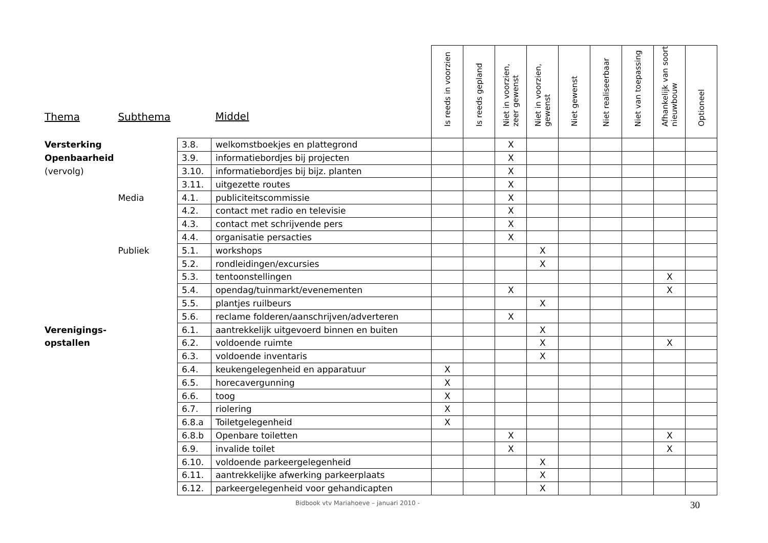| Thema | Subthema | | Middel | Is reeds in voorzien | Is reeds gepland | Niet in voorzien, zeer gewenst | Niet in voorzien, gewenst | Niet gewenst | Niet realiseerbaar | Niet van toepassing | Afhankelijk van soort nieuwbouw | Optioneel |
| --- | --- | --- | --- | --- | --- | --- | --- | --- | --- | --- | --- | --- |
| Versterking | | 3.8. | welkomstboekjes en plattegrond | | | X | | | | | | |
| Openbaarheid | | 3.9. | informatiebordjes bij projecten | | | X | | | | | | |
| (vervolg) | | 3.10. | informatiebordjes bij bijz. planten | | | X | | | | | | |
| | | 3.11. | uitgezette routes | | | X | | | | | | |
| | Media | 4.1. | publiciteitscommissie | | | X | | | | | | |
| | | 4.2. | contact met radio en televisie | | | X | | | | | | |
| | | 4.3. | contact met schrijvende pers | | | X | | | | | | |
| | | 4.4. | organisatie persacties | | | X | | | | | | |
| | Publiek | 5.1. | workshops | | | | X | | | | | |
| | | 5.2. | rondleidingen/excursies | | | | X | | | | | |
| | | 5.3. | tentoonstellingen | | | | | | | | X | |
| | | 5.4. | opendag/tuinmarkt/evenementen | | | X | | | | | X | |
| | | 5.5. | plantjes ruilbeurs | | | | X | | | | | |
| | | 5.6. | reclame folderen/aanschrijven/adverteren | | | X | | | | | | |
| Verenigings- | | 6.1. | aantrekkelijk uitgevoerd binnen en buiten | | | | X | | | | | |
| opstallen | | 6.2. | voldoende ruimte | | | | X | | | | X | |
| | | 6.3. | voldoende inventaris | | | | X | | | | | |
| | | 6.4. | keukengelegenheid en apparatuur | X | | | | | | | | |
| | | 6.5. | horecavergunning | X | | | | | | | | |
| | | 6.6. | toog | X | | | | | | | | |
| | | 6.7. | riolering | X | | | | | | | | |
| | | 6.8.a | Toiletgelegenheid | X | | | | | | | | |
| | | 6.8.b | Openbare toiletten | | | X | | | | | X | |
| | | 6.9. | invalide toilet | | | X | | | | | X | |
| | | 6.10. | voldoende parkeergelegenheid | | | | X | | | | | |
| | | 6.11. | aantrekkelijke afwerking parkeerplaats | | | | X | | | | | |
| | | 6.12. | parkeergelegenheid voor gehandicapten | | | | X | | | | | |
Bidbook vtv Mariahoeve – januari 2010 - 30